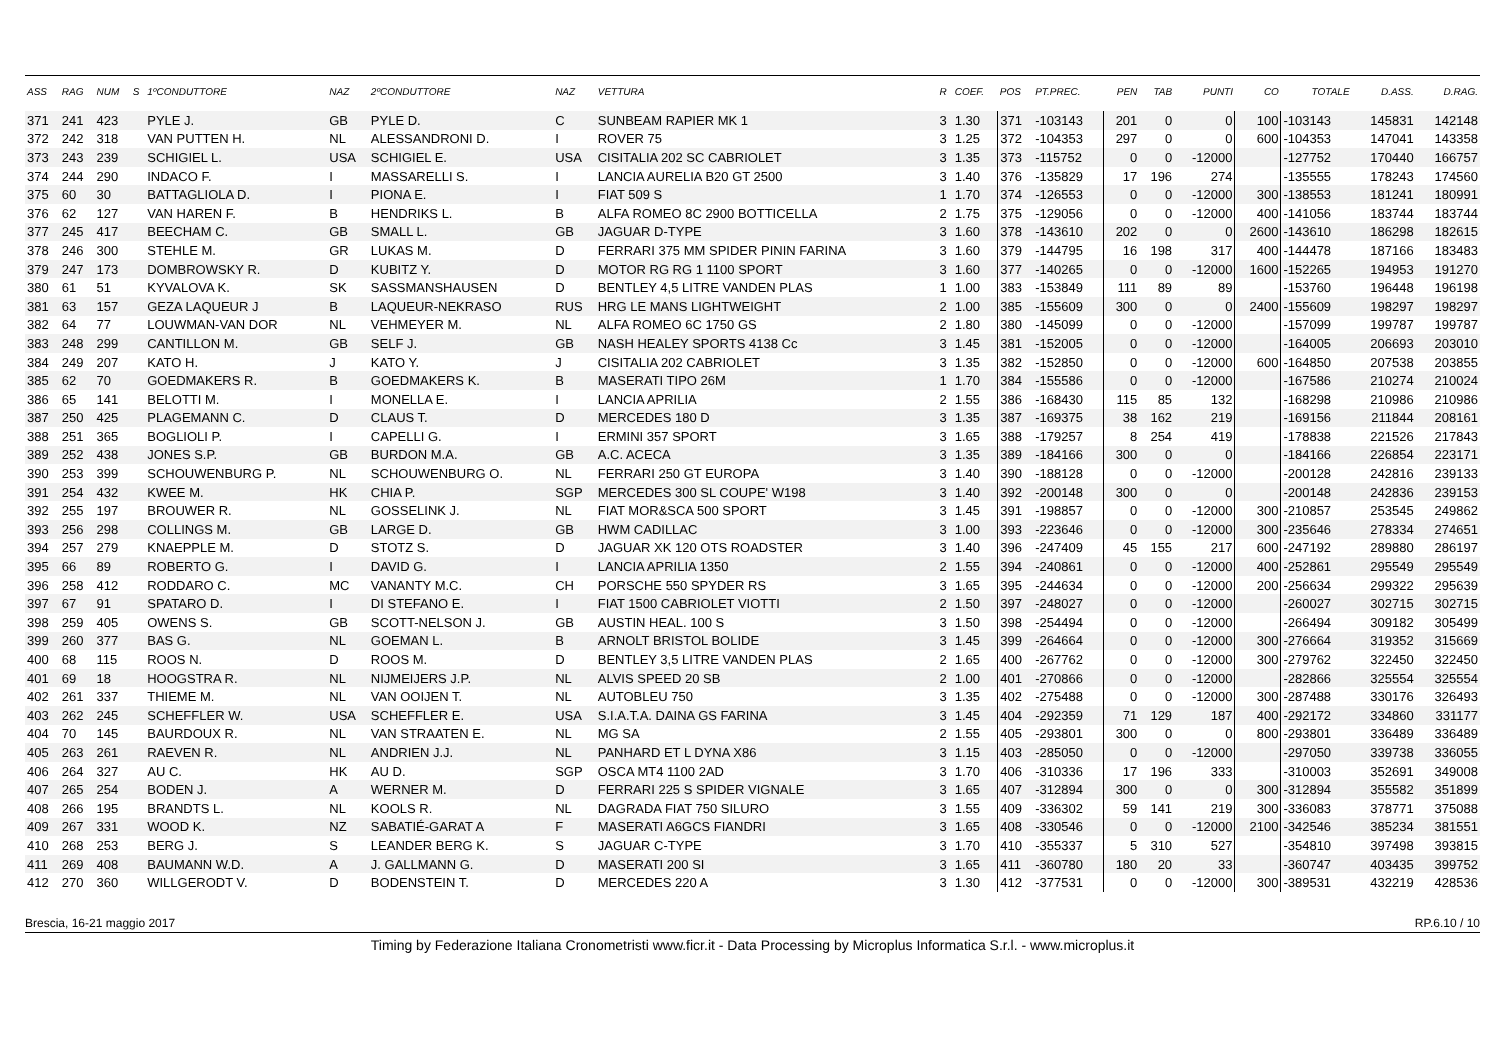| ASS | RAG | NUM | S | 1ºCONDUTTORE | NAZ | 2ºCONDUTTORE | NAZ | VETTURA | R | COEF. | POS | PT.PREC. | PEN | TAB | PUNTI | CO | TOTALE | D.ASS. | D.RAG. |
| --- | --- | --- | --- | --- | --- | --- | --- | --- | --- | --- | --- | --- | --- | --- | --- | --- | --- | --- | --- |
| 371 | 241 | 423 | | PYLE J. | GB | PYLE D. | C | SUNBEAM RAPIER MK 1 | 3 | 1.30 | 371 | -103143 | 201 | 0 | 0 | 100 | -103143 | 145831 | 142148 |
| 372 | 242 | 318 | | VAN PUTTEN H. | NL | ALESSANDRONI D. | I | ROVER 75 | 3 | 1.25 | 372 | -104353 | 297 | 0 | 0 | 600 | -104353 | 147041 | 143358 |
| 373 | 243 | 239 | | SCHIGIEL L. | USA | SCHIGIEL E. | USA | CISITALIA 202 SC CABRIOLET | 3 | 1.35 | 373 | -115752 | 0 | 0 | -12000 | | -127752 | 170440 | 166757 |
| 374 | 244 | 290 | | INDACO F. | I | MASSARELLI S. | I | LANCIA AURELIA B20 GT 2500 | 3 | 1.40 | 376 | -135829 | 17 | 196 | 274 | | -135555 | 178243 | 174560 |
| 375 | 60 | 30 | | BATTAGLIOLA D. | I | PIONA E. | I | FIAT 509 S | 1 | 1.70 | 374 | -126553 | 0 | 0 | -12000 | 300 | -138553 | 181241 | 180991 |
| 376 | 62 | 127 | | VAN HAREN F. | B | HENDRIKS L. | B | ALFA ROMEO 8C 2900 BOTTICELLA | 2 | 1.75 | 375 | -129056 | 0 | 0 | -12000 | 400 | -141056 | 183744 | 183744 |
| 377 | 245 | 417 | | BEECHAM C. | GB | SMALL L. | GB | JAGUAR D-TYPE | 3 | 1.60 | 378 | -143610 | 202 | 0 | 0 | 2600 | -143610 | 186298 | 182615 |
| 378 | 246 | 300 | | STEHLE M. | GR | LUKAS M. | D | FERRARI 375 MM SPIDER PININ FARINA | 3 | 1.60 | 379 | -144795 | 16 | 198 | 317 | 400 | -144478 | 187166 | 183483 |
| 379 | 247 | 173 | | DOMBROWSKY R. | D | KUBITZ Y. | D | MOTOR RG RG 1 1100 SPORT | 3 | 1.60 | 377 | -140265 | 0 | 0 | -12000 | 1600 | -152265 | 194953 | 191270 |
| 380 | 61 | 51 | | KYVALOVA K. | SK | SASSMANSHAUSEN | D | BENTLEY 4,5 LITRE VANDEN PLAS | 1 | 1.00 | 383 | -153849 | 111 | 89 | 89 | | -153760 | 196448 | 196198 |
| 381 | 63 | 157 | | GEZA LAQUEUR J | B | LAQUEUR-NEKRASO | RUS | HRG LE MANS LIGHTWEIGHT | 2 | 1.00 | 385 | -155609 | 300 | 0 | 0 | 2400 | -155609 | 198297 | 198297 |
| 382 | 64 | 77 | | LOUWMAN-VAN DOR | NL | VEHMEYER M. | NL | ALFA ROMEO 6C 1750 GS | 2 | 1.80 | 380 | -145099 | 0 | 0 | -12000 | | -157099 | 199787 | 199787 |
| 383 | 248 | 299 | | CANTILLON M. | GB | SELF J. | GB | NASH HEALEY SPORTS 4138 Cc | 3 | 1.45 | 381 | -152005 | 0 | 0 | -12000 | | -164005 | 206693 | 203010 |
| 384 | 249 | 207 | | KATO H. | J | KATO Y. | J | CISITALIA 202 CABRIOLET | 3 | 1.35 | 382 | -152850 | 0 | 0 | -12000 | 600 | -164850 | 207538 | 203855 |
| 385 | 62 | 70 | | GOEDMAKERS R. | B | GOEDMAKERS K. | B | MASERATI TIPO 26M | 1 | 1.70 | 384 | -155586 | 0 | 0 | -12000 | | -167586 | 210274 | 210024 |
| 386 | 65 | 141 | | BELOTTI M. | I | MONELLA E. | I | LANCIA APRILIA | 2 | 1.55 | 386 | -168430 | 115 | 85 | 132 | | -168298 | 210986 | 210986 |
| 387 | 250 | 425 | | PLAGEMANN C. | D | CLAUS T. | D | MERCEDES 180 D | 3 | 1.35 | 387 | -169375 | 38 | 162 | 219 | | -169156 | 211844 | 208161 |
| 388 | 251 | 365 | | BOGLIOLI P. | I | CAPELLI G. | I | ERMINI 357 SPORT | 3 | 1.65 | 388 | -179257 | 8 | 254 | 419 | | -178838 | 221526 | 217843 |
| 389 | 252 | 438 | | JONES S.P. | GB | BURDON M.A. | GB | A.C. ACECA | 3 | 1.35 | 389 | -184166 | 300 | 0 | 0 | | -184166 | 226854 | 223171 |
| 390 | 253 | 399 | | SCHOUWENBURG P. | NL | SCHOUWENBURG O. | NL | FERRARI 250 GT EUROPA | 3 | 1.40 | 390 | -188128 | 0 | 0 | -12000 | | -200128 | 242816 | 239133 |
| 391 | 254 | 432 | | KWEE M. | HK | CHIA P. | SGP | MERCEDES 300 SL COUPE' W198 | 3 | 1.40 | 392 | -200148 | 300 | 0 | 0 | | -200148 | 242836 | 239153 |
| 392 | 255 | 197 | | BROUWER R. | NL | GOSSELINK J. | NL | FIAT MOR&SCA 500 SPORT | 3 | 1.45 | 391 | -198857 | 0 | 0 | -12000 | 300 | -210857 | 253545 | 249862 |
| 393 | 256 | 298 | | COLLINGS M. | GB | LARGE D. | GB | HWM CADILLAC | 3 | 1.00 | 393 | -223646 | 0 | 0 | -12000 | 300 | -235646 | 278334 | 274651 |
| 394 | 257 | 279 | | KNAEPPLE M. | D | STOTZ S. | D | JAGUAR XK 120 OTS ROADSTER | 3 | 1.40 | 396 | -247409 | 45 | 155 | 217 | 600 | -247192 | 289880 | 286197 |
| 395 | 66 | 89 | | ROBERTO G. | I | DAVID G. | I | LANCIA APRILIA 1350 | 2 | 1.55 | 394 | -240861 | 0 | 0 | -12000 | 400 | -252861 | 295549 | 295549 |
| 396 | 258 | 412 | | RODDARO C. | MC | VANANTY M.C. | CH | PORSCHE 550 SPYDER RS | 3 | 1.65 | 395 | -244634 | 0 | 0 | -12000 | 200 | -256634 | 299322 | 295639 |
| 397 | 67 | 91 | | SPATARO D. | I | DI STEFANO E. | I | FIAT 1500 CABRIOLET VIOTTI | 2 | 1.50 | 397 | -248027 | 0 | 0 | -12000 | | -260027 | 302715 | 302715 |
| 398 | 259 | 405 | | OWENS S. | GB | SCOTT-NELSON J. | GB | AUSTIN HEAL. 100 S | 3 | 1.50 | 398 | -254494 | 0 | 0 | -12000 | | -266494 | 309182 | 305499 |
| 399 | 260 | 377 | | BAS G. | NL | GOEMAN L. | B | ARNOLT BRISTOL BOLIDE | 3 | 1.45 | 399 | -264664 | 0 | 0 | -12000 | 300 | -276664 | 319352 | 315669 |
| 400 | 68 | 115 | | ROOS N. | D | ROOS M. | D | BENTLEY 3,5 LITRE VANDEN PLAS | 2 | 1.65 | 400 | -267762 | 0 | 0 | -12000 | 300 | -279762 | 322450 | 322450 |
| 401 | 69 | 18 | | HOOGSTRA R. | NL | NIJMEIJERS J.P. | NL | ALVIS SPEED 20 SB | 2 | 1.00 | 401 | -270866 | 0 | 0 | -12000 | | -282866 | 325554 | 325554 |
| 402 | 261 | 337 | | THIEME M. | NL | VAN OOIJEN T. | NL | AUTOBLEU 750 | 3 | 1.35 | 402 | -275488 | 0 | 0 | -12000 | 300 | -287488 | 330176 | 326493 |
| 403 | 262 | 245 | | SCHEFFLER W. | USA | SCHEFFLER E. | USA | S.I.A.T.A. DAINA GS FARINA | 3 | 1.45 | 404 | -292359 | 71 | 129 | 187 | 400 | -292172 | 334860 | 331177 |
| 404 | 70 | 145 | | BAURDOUX R. | NL | VAN STRAATEN E. | NL | MG SA | 2 | 1.55 | 405 | -293801 | 300 | 0 | 0 | 800 | -293801 | 336489 | 336489 |
| 405 | 263 | 261 | | RAEVEN R. | NL | ANDRIEN J.J. | NL | PANHARD ET L DYNA X86 | 3 | 1.15 | 403 | -285050 | 0 | 0 | -12000 | | -297050 | 339738 | 336055 |
| 406 | 264 | 327 | | AU C. | HK | AU D. | SGP | OSCA MT4 1100 2AD | 3 | 1.70 | 406 | -310336 | 17 | 196 | 333 | | -310003 | 352691 | 349008 |
| 407 | 265 | 254 | | BODEN J. | A | WERNER M. | D | FERRARI 225 S SPIDER VIGNALE | 3 | 1.65 | 407 | -312894 | 300 | 0 | 0 | 300 | -312894 | 355582 | 351899 |
| 408 | 266 | 195 | | BRANDTS L. | NL | KOOLS R. | NL | DAGRADA FIAT 750 SILURO | 3 | 1.55 | 409 | -336302 | 59 | 141 | 219 | 300 | -336083 | 378771 | 375088 |
| 409 | 267 | 331 | | WOOD K. | NZ | SABATIÉ-GARAT A | F | MASERATI A6GCS FIANDRI | 3 | 1.65 | 408 | -330546 | 0 | 0 | -12000 | 2100 | -342546 | 385234 | 381551 |
| 410 | 268 | 253 | | BERG J. | S | LEANDER BERG K. | S | JAGUAR C-TYPE | 3 | 1.70 | 410 | -355337 | 5 | 310 | 527 | | -354810 | 397498 | 393815 |
| 411 | 269 | 408 | | BAUMANN W.D. | A | J. GALLMANN G. | D | MASERATI 200 SI | 3 | 1.65 | 411 | -360780 | 180 | 20 | 33 | | -360747 | 403435 | 399752 |
| 412 | 270 | 360 | | WILLGERODT V. | D | BODENSTEIN T. | D | MERCEDES 220 A | 3 | 1.30 | 412 | -377531 | 0 | 0 | -12000 | 300 | -389531 | 432219 | 428536 |
Brescia, 16-21 maggio 2017 RP.6.10 / 10
Timing by Federazione Italiana Cronometristi www.ficr.it - Data Processing by Microplus Informatica S.r.l. - www.microplus.it